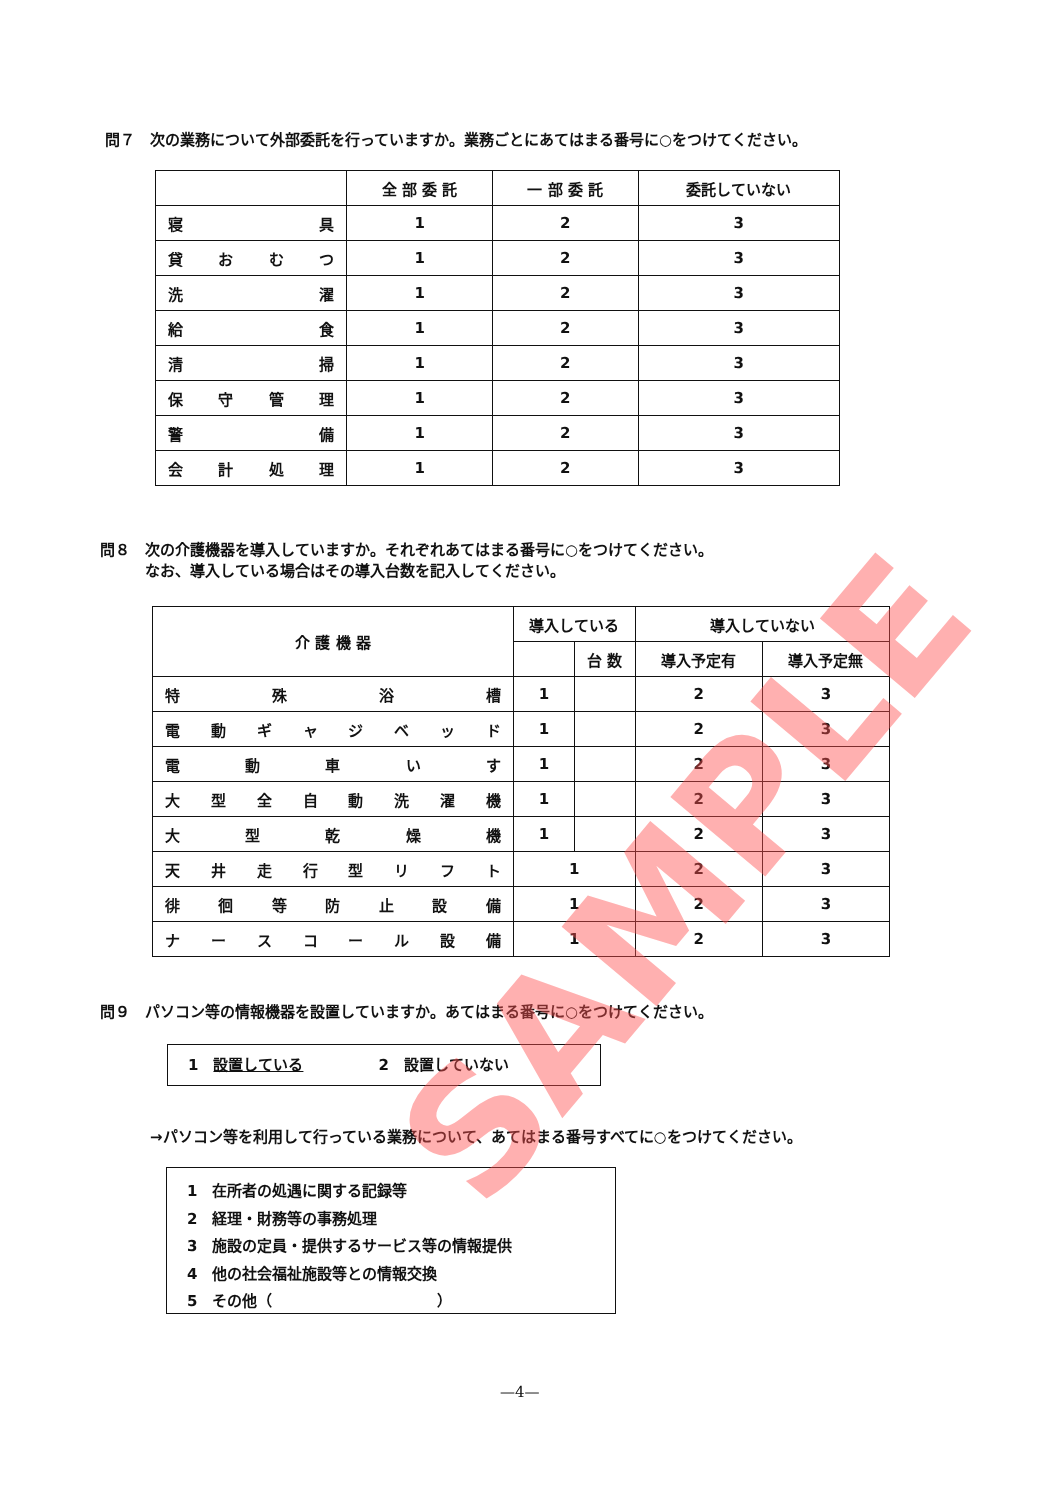問７　次の業務について外部委託を行っていますか。業務ごとにあてはまる番号に○をつけてください。
| | 全 部 委 託 | 一 部 委 託 | 委託していない |
| --- | --- | --- | --- |
| 寝 具 | 1 | 2 | 3 |
| 貸 お む つ | 1 | 2 | 3 |
| 洗 濯 | 1 | 2 | 3 |
| 給 食 | 1 | 2 | 3 |
| 清 掃 | 1 | 2 | 3 |
| 保 守 管 理 | 1 | 2 | 3 |
| 警 備 | 1 | 2 | 3 |
| 会 計 処 理 | 1 | 2 | 3 |
問８　次の介護機器を導入していますか。それぞれあてはまる番号に○をつけてください。
　　　なお、導入している場合はその導入台数を記入してください。
| 介 護 機 器 | 導入している | | 導入していない | |
| --- | --- | --- | --- | --- |
| | | 台 数 | 導入予定有 | 導入予定無 |
| 特 殊 浴 槽 | 1 | | 2 | 3 |
| 電 動 ギ ャ ジ ベ ッ ド | 1 | | 2 | 3 |
| 電 動 車 い す | 1 | | 2 | 3 |
| 大 型 全 自 動 洗 濯 機 | 1 | | 2 | 3 |
| 大 型 乾 燥 機 | 1 | | 2 | 3 |
| 天 井 走 行 型 リ フ ト | 1 | | 2 | 3 |
| 徘 徊 等 防 止 設 備 | 1 | | 2 | 3 |
| ナ ー ス コ ー ル 設 備 | 1 | | 2 | 3 |
問９　パソコン等の情報機器を設置していますか。あてはまる番号に○をつけてください。
1　設置している　　　　　2　設置していない
→パソコン等を利用して行っている業務について、あてはまる番号すべてに○をつけてください。
1　在所者の処遇に関する記録等
2　経理・財務等の事務処理
3　施設の定員・提供するサービス等の情報提供
4　他の社会福祉施設等との情報交換
5　その他（　　　　　　　　　　　）
—4—
SAMPLE